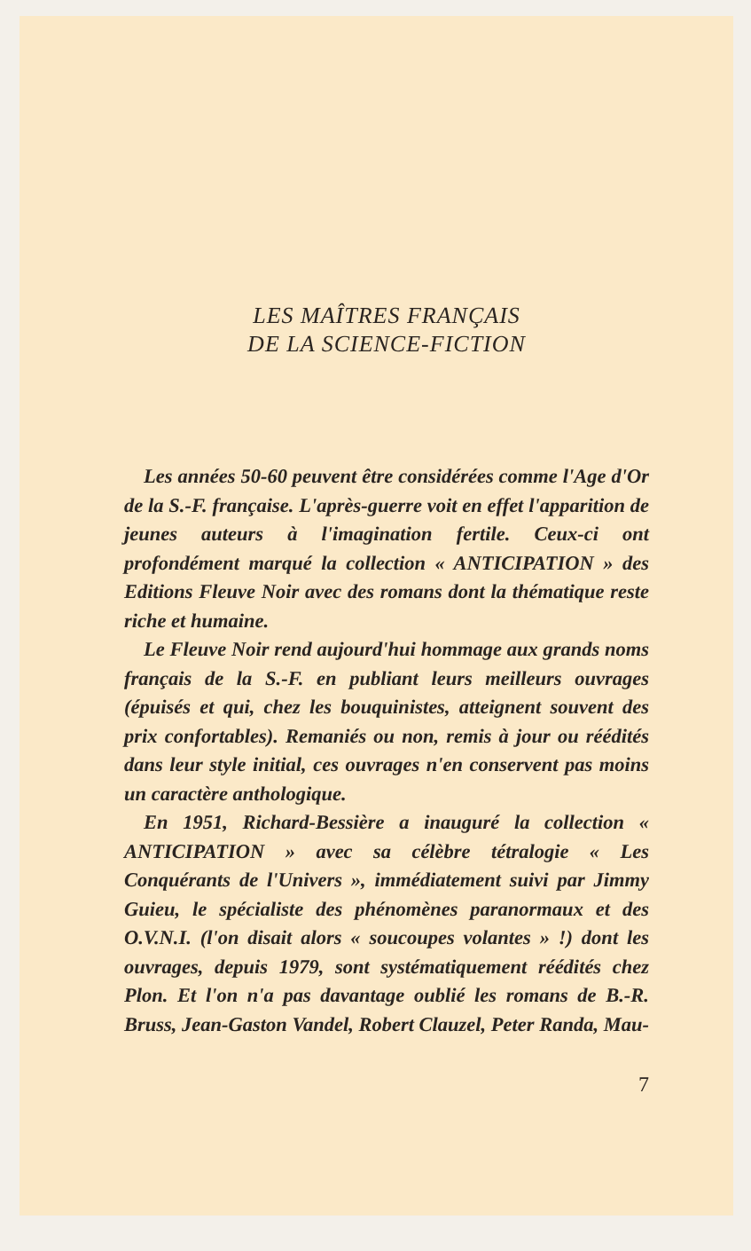LES MAÎTRES FRANÇAIS
DE LA SCIENCE-FICTION
Les années 50-60 peuvent être considérées comme l'Age d'Or de la S.-F. française. L'après-guerre voit en effet l'apparition de jeunes auteurs à l'imagination fertile. Ceux-ci ont profondément marqué la collection « ANTICIPATION » des Editions Fleuve Noir avec des romans dont la thématique reste riche et humaine.
Le Fleuve Noir rend aujourd'hui hommage aux grands noms français de la S.-F. en publiant leurs meilleurs ouvrages (épuisés et qui, chez les bouquinistes, atteignent souvent des prix confortables). Remaniés ou non, remis à jour ou réédités dans leur style initial, ces ouvrages n'en conservent pas moins un caractère anthologique.
En 1951, Richard-Bessière a inauguré la collection « ANTICIPATION » avec sa célèbre tétralogie « Les Conquérants de l'Univers », immédiatement suivi par Jimmy Guieu, le spécialiste des phénomènes paranormaux et des O.V.N.I. (l'on disait alors « soucoupes volantes » !) dont les ouvrages, depuis 1979, sont systématiquement réédités chez Plon. Et l'on n'a pas davantage oublié les romans de B.-R. Bruss, Jean-Gaston Vandel, Robert Clauzel, Peter Randa, Mau-
7